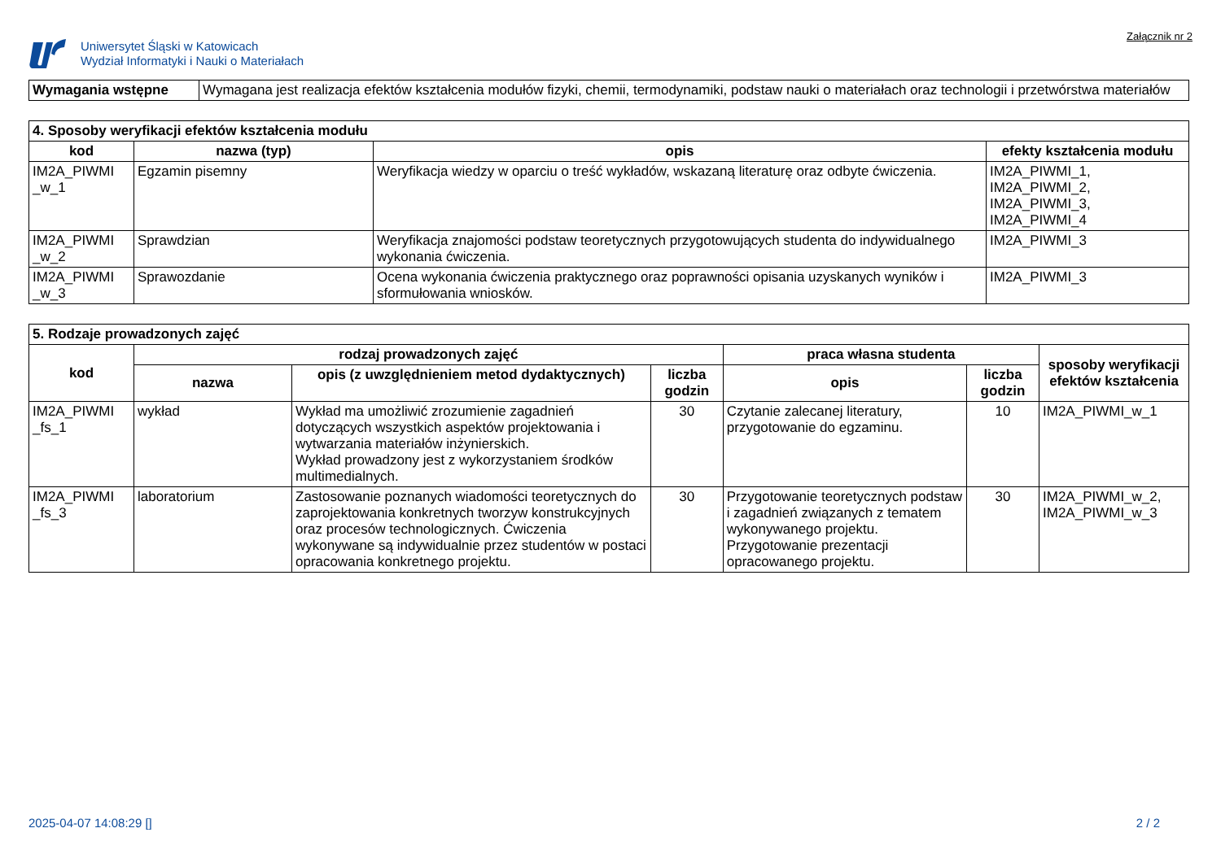Uniwersytet Śląski w Katowicach
Wydział Informatyki i Nauki o Materiałach
Załącznik nr 2
| Wymagania wstępne | Wymagana jest realizacja efektów kształcenia modułów fizyki, chemii, termodynamiki, podstaw nauki o materiałach oraz technologii i przetwórstwa materiałów |
| 4. Sposoby weryfikacji efektów kształcenia modułu | | | |
| --- | --- | --- | --- |
| kod | nazwa (typ) | opis | efekty kształcenia modułu |
| IM2A_PIWMI _w_1 | Egzamin pisemny | Weryfikacja wiedzy w oparciu o treść wykładów, wskazaną literaturę oraz odbyte ćwiczenia. | IM2A_PIWMI_1, IM2A_PIWMI_2, IM2A_PIWMI_3, IM2A_PIWMI_4 |
| IM2A_PIWMI _w_2 | Sprawdzian | Weryfikacja znajomości podstaw teoretycznych przygotowujących studenta do indywidualnego wykonania ćwiczenia. | IM2A_PIWMI_3 |
| IM2A_PIWMI _w_3 | Sprawozdanie | Ocena wykonania ćwiczenia praktycznego oraz poprawności opisania uzyskanych wyników i sformułowania wniosków. | IM2A_PIWMI_3 |
| 5. Rodzaje prowadzonych zajęć | | | | | | |
| --- | --- | --- | --- | --- | --- | --- |
| kod | rodzaj prowadzonych zajęć | | | praca własna studenta | | sposoby weryfikacji efektów kształcenia |
| | nazwa | opis (z uwzględnieniem metod dydaktycznych) | liczba godzin | opis | liczba godzin | |
| IM2A_PIWMI _fs_1 | wykład | Wykład ma umożliwić zrozumienie zagadnień dotyczących wszystkich aspektów projektowania i wytwarzania materiałów inżynierskich. Wykład prowadzony jest z wykorzystaniem środków multimedialnych. | 30 | Czytanie zalecanej literatury, przygotowanie do egzaminu. | 10 | IM2A_PIWMI_w_1 |
| IM2A_PIWMI _fs_3 | laboratorium | Zastosowanie poznanych wiadomości teoretycznych do zaprojektowania konkretnych tworzyw konstrukcyjnych oraz procesów technologicznych. Ćwiczenia wykonywane są indywidualnie przez studentów w postaci opracowania konkretnego projektu. | 30 | Przygotowanie teoretycznych podstaw i zagadnień związanych z tematem wykonywanego projektu. Przygotowanie prezentacji opracowanego projektu. | 30 | IM2A_PIWMI_w_2, IM2A_PIWMI_w_3 |
2025-04-07 14:08:29 [] 2 / 2